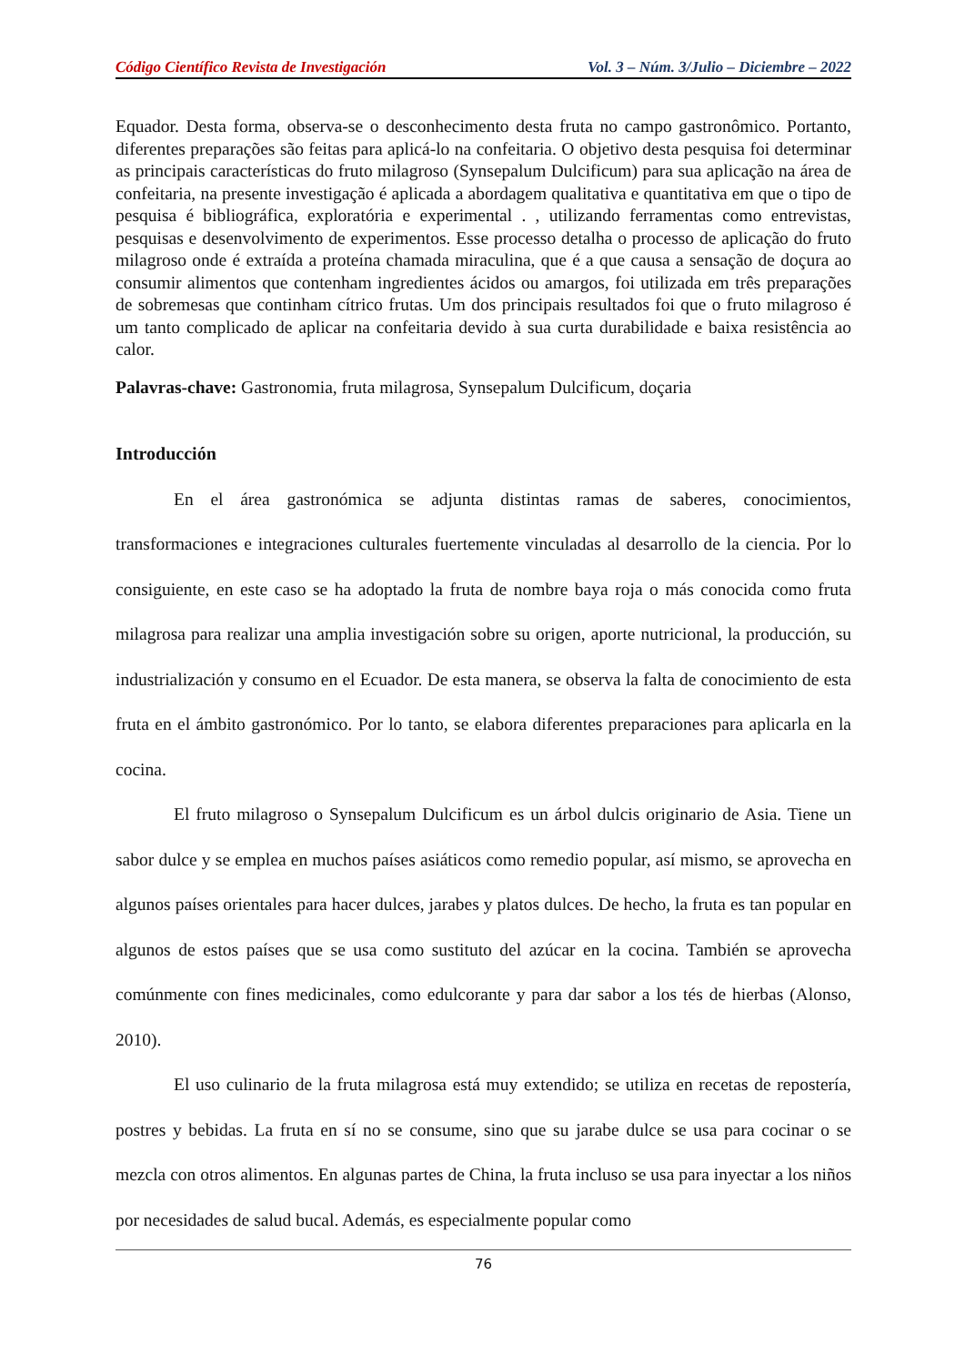Código Científico Revista de Investigación Vol. 3 – Núm. 3/Julio – Diciembre – 2022
Equador. Desta forma, observa-se o desconhecimento desta fruta no campo gastronômico. Portanto, diferentes preparações são feitas para aplicá-lo na confeitaria. O objetivo desta pesquisa foi determinar as principais características do fruto milagroso (Synsepalum Dulcificum) para sua aplicação na área de confeitaria, na presente investigação é aplicada a abordagem qualitativa e quantitativa em que o tipo de pesquisa é bibliográfica, exploratória e experimental . , utilizando ferramentas como entrevistas, pesquisas e desenvolvimento de experimentos. Esse processo detalha o processo de aplicação do fruto milagroso onde é extraída a proteína chamada miraculina, que é a que causa a sensação de doçura ao consumir alimentos que contenham ingredientes ácidos ou amargos, foi utilizada em três preparações de sobremesas que continham cítrico frutas. Um dos principais resultados foi que o fruto milagroso é um tanto complicado de aplicar na confeitaria devido à sua curta durabilidade e baixa resistência ao calor.
Palavras-chave: Gastronomia, fruta milagrosa, Synsepalum Dulcificum, doçaria
Introducción
En el área gastronómica se adjunta distintas ramas de saberes, conocimientos, transformaciones e integraciones culturales fuertemente vinculadas al desarrollo de la ciencia. Por lo consiguiente, en este caso se ha adoptado la fruta de nombre baya roja o más conocida como fruta milagrosa para realizar una amplia investigación sobre su origen, aporte nutricional, la producción, su industrialización y consumo en el Ecuador. De esta manera, se observa la falta de conocimiento de esta fruta en el ámbito gastronómico. Por lo tanto, se elabora diferentes preparaciones para aplicarla en la cocina.
El fruto milagroso o Synsepalum Dulcificum es un árbol dulcis originario de Asia. Tiene un sabor dulce y se emplea en muchos países asiáticos como remedio popular, así mismo, se aprovecha en algunos países orientales para hacer dulces, jarabes y platos dulces. De hecho, la fruta es tan popular en algunos de estos países que se usa como sustituto del azúcar en la cocina. También se aprovecha comúnmente con fines medicinales, como edulcorante y para dar sabor a los tés de hierbas (Alonso, 2010).
El uso culinario de la fruta milagrosa está muy extendido; se utiliza en recetas de repostería, postres y bebidas. La fruta en sí no se consume, sino que su jarabe dulce se usa para cocinar o se mezcla con otros alimentos. En algunas partes de China, la fruta incluso se usa para inyectar a los niños por necesidades de salud bucal. Además, es especialmente popular como
76